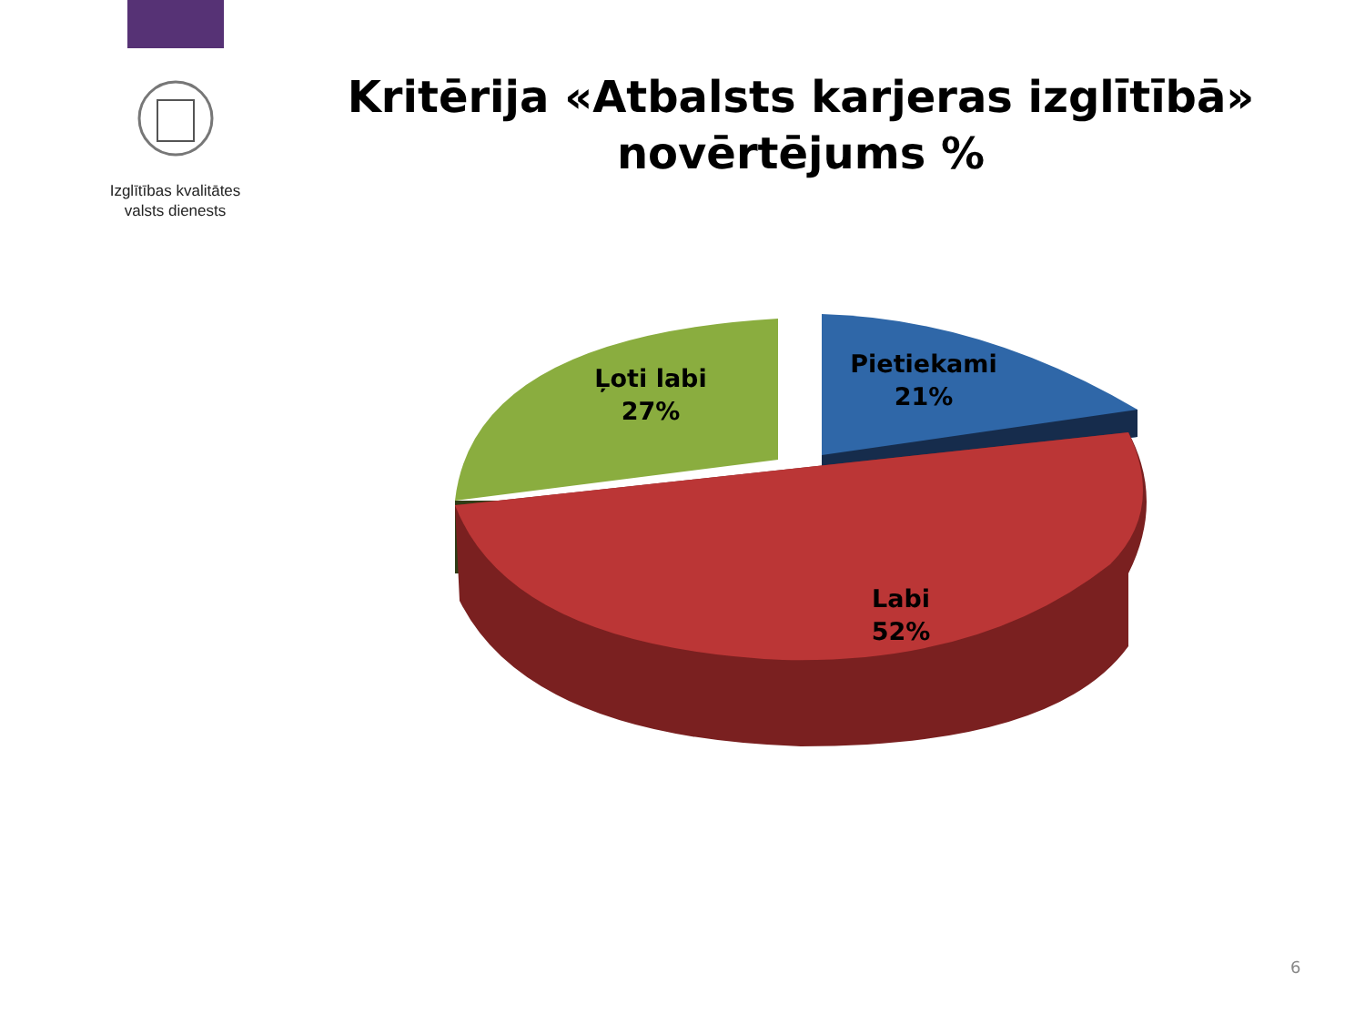Izglītības kvalitātes
valsts dienests
Kritērija «Atbalsts karjeras izglītībā» novērtējums %
Ļoti labi
27%
Pietiekami
21%
Labi
52%
6